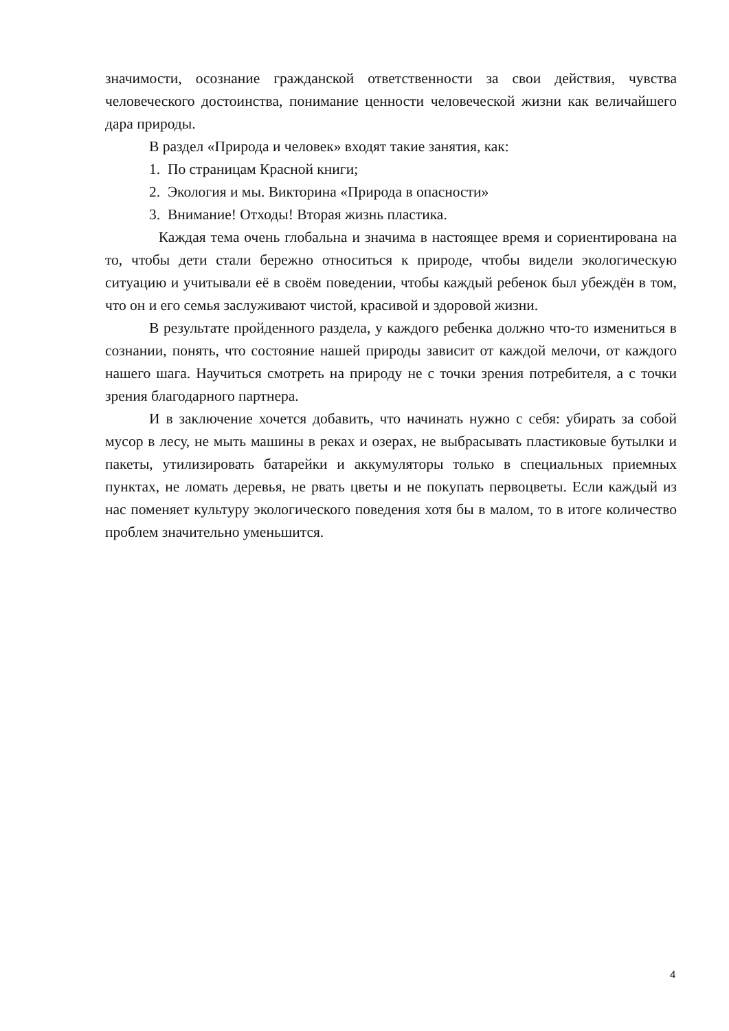значимости, осознание гражданской ответственности за свои действия, чувства человеческого достоинства, понимание ценности человеческой жизни как величайшего дара природы.
В раздел «Природа и человек» входят такие занятия, как:
1. По страницам Красной книги;
2. Экология и мы. Викторина «Природа в опасности»
3. Внимание! Отходы! Вторая жизнь пластика.
Каждая тема очень глобальна и значима в настоящее время и сориентирована на то, чтобы дети стали бережно относиться к природе, чтобы видели экологическую ситуацию и учитывали её в своём поведении, чтобы каждый ребенок был убеждён в том, что он и его семья заслуживают чистой, красивой и здоровой жизни.
В результате пройденного раздела, у каждого ребенка должно что-то измениться в сознании, понять, что состояние нашей природы зависит от каждой мелочи, от каждого нашего шага. Научиться смотреть на природу не с точки зрения потребителя, а с точки зрения благодарного партнера.
И в заключение хочется добавить, что начинать нужно с себя: убирать за собой мусор в лесу, не мыть машины в реках и озерах, не выбрасывать пластиковые бутылки и пакеты, утилизировать батарейки и аккумуляторы только в специальных приемных пунктах, не ломать деревья, не рвать цветы и не покупать первоцветы. Если каждый из нас поменяет культуру экологического поведения хотя бы в малом, то в итоге количество проблем значительно уменьшится.
4